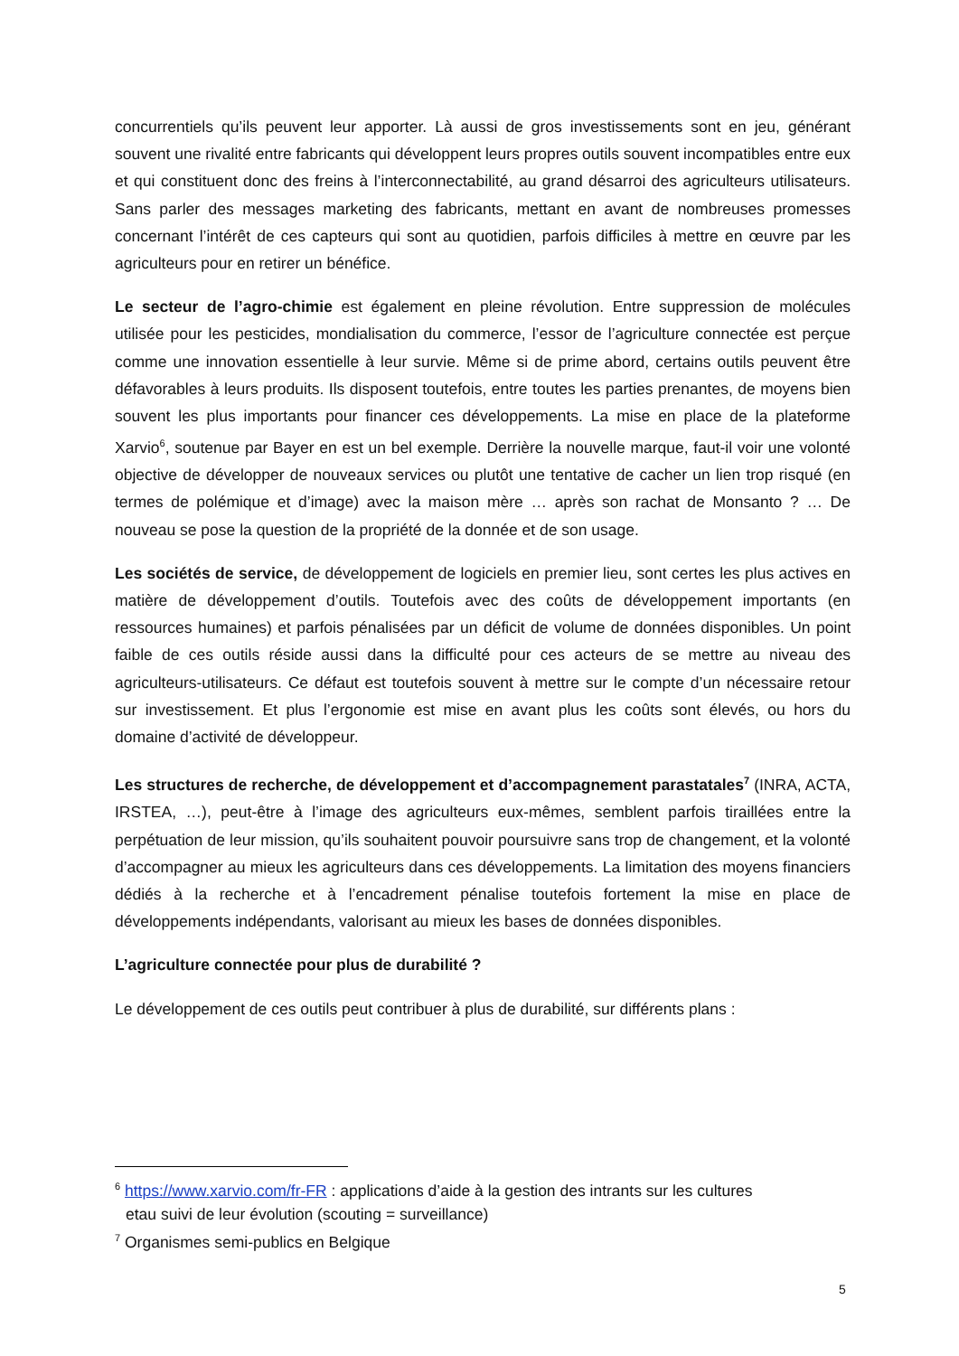concurrentiels qu’ils peuvent leur apporter. Là aussi de gros investissements sont en jeu, générant souvent une rivalité entre fabricants qui développent leurs propres outils souvent incompatibles entre eux et qui constituent donc des freins à l’interconnectabilité, au grand désarroi des agriculteurs utilisateurs. Sans parler des messages marketing des fabricants, mettant en avant de nombreuses promesses concernant l’intérêt de ces capteurs qui sont au quotidien, parfois difficiles à mettre en œuvre par les agriculteurs pour en retirer un bénéfice.
Le secteur de l’agro-chimie est également en pleine révolution. Entre suppression de molécules utilisée pour les pesticides, mondialisation du commerce, l’essor de l’agriculture connectée est perçue comme une innovation essentielle à leur survie. Même si de prime abord, certains outils peuvent être défavorables à leurs produits. Ils disposent toutefois, entre toutes les parties prenantes, de moyens bien souvent les plus importants pour financer ces développements. La mise en place de la plateforme Xarvio<sup>6</sup>, soutenue par Bayer en est un bel exemple. Derrière la nouvelle marque, faut-il voir une volonté objective de développer de nouveaux services ou plutôt une tentative de cacher un lien trop risqué (en termes de polémique et d’image) avec la maison mère … après son rachat de Monsanto ? … De nouveau se pose la question de la propriété de la donnée et de son usage.
Les sociétés de service, de développement de logiciels en premier lieu, sont certes les plus actives en matière de développement d’outils. Toutefois avec des coûts de développement importants (en ressources humaines) et parfois pénalisées par un déficit de volume de données disponibles. Un point faible de ces outils réside aussi dans la difficulté pour ces acteurs de se mettre au niveau des agriculteurs-utilisateurs. Ce défaut est toutefois souvent à mettre sur le compte d’un nécessaire retour sur investissement. Et plus l’ergonomie est mise en avant plus les coûts sont élevés, ou hors du domaine d’activité de développeur.
Les structures de recherche, de développement et d’accompagnement parastatales<sup>7</sup> (INRA, ACTA, IRSTEA, …), peut-être à l’image des agriculteurs eux-mêmes, semblent parfois tiraillées entre la perpétuation de leur mission, qu’ils souhaitent pouvoir poursuivre sans trop de changement, et la volonté d’accompagner au mieux les agriculteurs dans ces développements. La limitation des moyens financiers dédiés à la recherche et à l’encadrement pénalise toutefois fortement la mise en place de développements indépendants, valorisant au mieux les bases de données disponibles.
L’agriculture connectée pour plus de durabilité ?
Le développement de ces outils peut contribuer à plus de durabilité, sur différents plans :
<sup>6</sup> https://www.xarvio.com/fr-FR : applications d’aide à la gestion des intrants sur les cultures
etau suivi de leur évolution (scouting = surveillance)
<sup>7</sup> Organismes semi-publics en Belgique
5